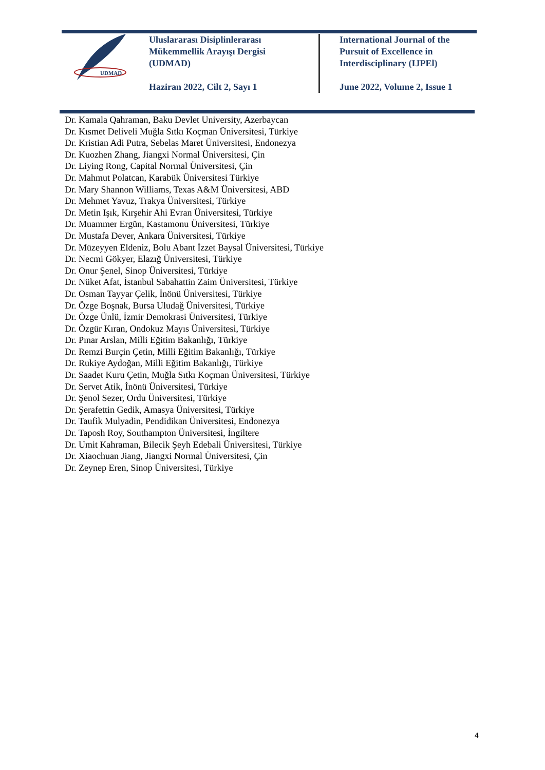UDMAD
Uluslararası Disiplinlerarası
Mükemmellik Arayışı Dergisi
(UDMAD)
Haziran 2022, Cilt 2, Sayı 1
International Journal of the
Pursuit of Excellence in
Interdisciplinary (IJPEl)
June 2022, Volume 2, Issue 1
Dr. Kamala Qahraman, Baku Devlet University, Azerbaycan
Dr. Kısmet Deliveli Muğla Sıtkı Koçman Üniversitesi, Türkiye
Dr. Kristian Adi Putra, Sebelas Maret Üniversitesi, Endonezya
Dr. Kuozhen Zhang, Jiangxi Normal Üniversitesi, Çin
Dr. Liying Rong, Capital Normal Üniversitesi, Çin
Dr. Mahmut Polatcan, Karabük Üniversitesi Türkiye
Dr. Mary Shannon Williams, Texas A&M Üniversitesi, ABD
Dr. Mehmet Yavuz, Trakya Üniversitesi, Türkiye
Dr. Metin Işık, Kırşehir Ahi Evran Üniversitesi, Türkiye
Dr. Muammer Ergün, Kastamonu Üniversitesi, Türkiye
Dr. Mustafa Dever, Ankara Üniversitesi, Türkiye
Dr. Müzeyyen Eldeniz, Bolu Abant İzzet Baysal Üniversitesi, Türkiye
Dr. Necmi Gökyer, Elazığ Üniversitesi, Türkiye
Dr. Onur Şenel, Sinop Üniversitesi, Türkiye
Dr. Nüket Afat, İstanbul Sabahattin Zaim Üniversitesi, Türkiye
Dr. Osman Tayyar Çelik, İnönü Üniversitesi, Türkiye
Dr. Özge Boşnak, Bursa Uludağ Üniversitesi, Türkiye
Dr. Özge Ünlü, İzmir Demokrasi Üniversitesi, Türkiye
Dr. Özgür Kıran, Ondokuz Mayıs Üniversitesi, Türkiye
Dr. Pınar Arslan, Milli Eğitim Bakanlığı, Türkiye
Dr. Remzi Burçin Çetin, Milli Eğitim Bakanlığı, Türkiye
Dr. Rukiye Aydoğan, Milli Eğitim Bakanlığı, Türkiye
Dr. Saadet Kuru Çetin, Muğla Sıtkı Koçman Üniversitesi, Türkiye
Dr. Servet Atik, İnönü Üniversitesi, Türkiye
Dr. Şenol Sezer, Ordu Üniversitesi, Türkiye
Dr. Şerafettin Gedik, Amasya Üniversitesi, Türkiye
Dr. Taufik Mulyadin, Pendidikan Üniversitesi, Endonezya
Dr. Taposh Roy, Southampton Üniversitesi, İngiltere
Dr. Umit Kahraman, Bilecik Şeyh Edebali Üniversitesi, Türkiye
Dr. Xiaochuan Jiang, Jiangxi Normal Üniversitesi, Çin
Dr. Zeynep Eren, Sinop Üniversitesi, Türkiye
4